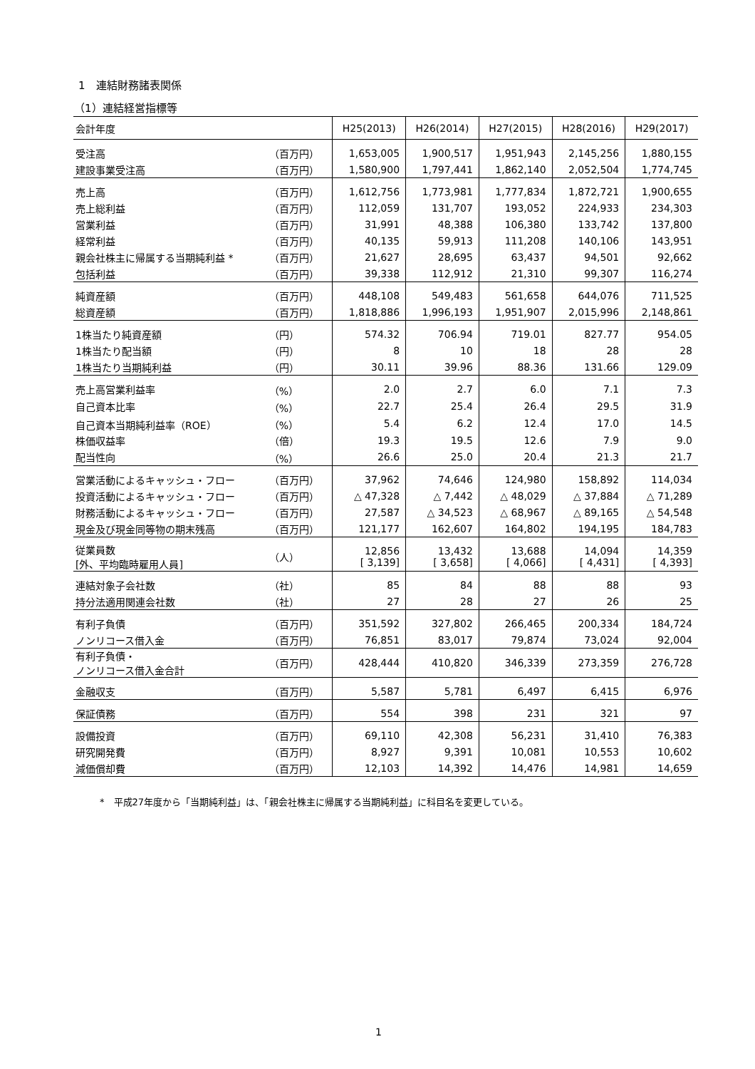1　連結財務諸表関係
（1）連結経営指標等
| 会計年度 | | H25(2013) | H26(2014) | H27(2015) | H28(2016) | H29(2017) |
| --- | --- | --- | --- | --- | --- | --- |
| 受注高 | （百万円） | 1,653,005 | 1,900,517 | 1,951,943 | 2,145,256 | 1,880,155 |
| 建設事業受注高 | （百万円） | 1,580,900 | 1,797,441 | 1,862,140 | 2,052,504 | 1,774,745 |
| 売上高 | （百万円） | 1,612,756 | 1,773,981 | 1,777,834 | 1,872,721 | 1,900,655 |
| 売上総利益 | （百万円） | 112,059 | 131,707 | 193,052 | 224,933 | 234,303 |
| 営業利益 | （百万円） | 31,991 | 48,388 | 106,380 | 133,742 | 137,800 |
| 経常利益 | （百万円） | 40,135 | 59,913 | 111,208 | 140,106 | 143,951 |
| 親会社株主に帰属する当期純利益 * | （百万円） | 21,627 | 28,695 | 63,437 | 94,501 | 92,662 |
| 包括利益 | （百万円） | 39,338 | 112,912 | 21,310 | 99,307 | 116,274 |
| 純資産額 | （百万円） | 448,108 | 549,483 | 561,658 | 644,076 | 711,525 |
| 総資産額 | （百万円） | 1,818,886 | 1,996,193 | 1,951,907 | 2,015,996 | 2,148,861 |
| 1株当たり純資産額 | （円） | 574.32 | 706.94 | 719.01 | 827.77 | 954.05 |
| 1株当たり配当額 | （円） | 8 | 10 | 18 | 28 | 28 |
| 1株当たり当期純利益 | （円） | 30.11 | 39.96 | 88.36 | 131.66 | 129.09 |
| 売上高営業利益率 | （%） | 2.0 | 2.7 | 6.0 | 7.1 | 7.3 |
| 自己資本比率 | （%） | 22.7 | 25.4 | 26.4 | 29.5 | 31.9 |
| 自己資本当期純利益率（ROE） | （%） | 5.4 | 6.2 | 12.4 | 17.0 | 14.5 |
| 株価収益率 | （倍） | 19.3 | 19.5 | 12.6 | 7.9 | 9.0 |
| 配当性向 | （%） | 26.6 | 25.0 | 20.4 | 21.3 | 21.7 |
| 営業活動によるキャッシュ・フロー | （百万円） | 37,962 | 74,646 | 124,980 | 158,892 | 114,034 |
| 投資活動によるキャッシュ・フロー | （百万円） | △ 47,328 | △ 7,442 | △ 48,029 | △ 37,884 | △ 71,289 |
| 財務活動によるキャッシュ・フロー | （百万円） | 27,587 | △ 34,523 | △ 68,967 | △ 89,165 | △ 54,548 |
| 現金及び現金同等物の期末残高 | （百万円） | 121,177 | 162,607 | 164,802 | 194,195 | 184,783 |
| 従業員数 [外、平均臨時雇用人員] | （人） | 12,856 [ 3,139] | 13,432 [ 3,658] | 13,688 [ 4,066] | 14,094 [ 4,431] | 14,359 [ 4,393] |
| 連結対象子会社数 | （社） | 85 | 84 | 88 | 88 | 93 |
| 持分法適用関連会社数 | （社） | 27 | 28 | 27 | 26 | 25 |
| 有利子負債 | （百万円） | 351,592 | 327,802 | 266,465 | 200,334 | 184,724 |
| ノンリコース借入金 | （百万円） | 76,851 | 83,017 | 79,874 | 73,024 | 92,004 |
| 有利子負債・ ノンリコース借入金合計 | （百万円） | 428,444 | 410,820 | 346,339 | 273,359 | 276,728 |
| 金融収支 | （百万円） | 5,587 | 5,781 | 6,497 | 6,415 | 6,976 |
| 保証債務 | （百万円） | 554 | 398 | 231 | 321 | 97 |
| 設備投資 | （百万円） | 69,110 | 42,308 | 56,231 | 31,410 | 76,383 |
| 研究開発費 | （百万円） | 8,927 | 9,391 | 10,081 | 10,553 | 10,602 |
| 減価償却費 | （百万円） | 12,103 | 14,392 | 14,476 | 14,981 | 14,659 |
*　平成27年度から「当期純利益」は、「親会社株主に帰属する当期純利益」に科目名を変更している。
1